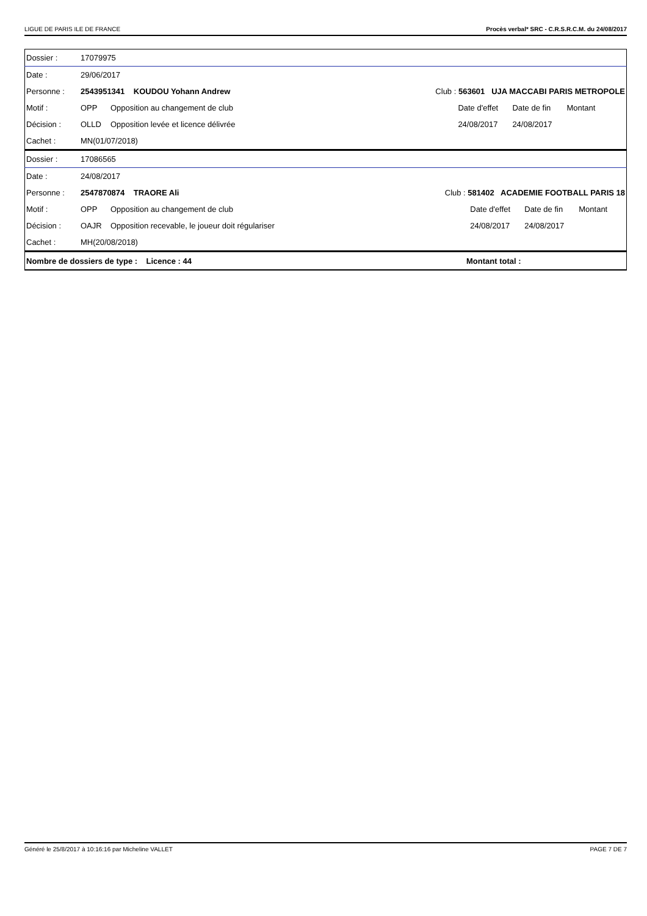LIGUE DE PARIS ILE DE FRANCE Procès verbal* SRC - C.R.S.R.C.M. du 24/08/2017
| Dossier : | 17079975 | | | | | |
| Date : | 29/06/2017 | | | | | |
| Personne : | 2543951341 KOUDOU Yohann Andrew | | Club : 563601 UJA MACCABI PARIS METROPOLE | | | |
| Motif : | OPP | Opposition au changement de club | | Date d'effet | Date de fin | Montant |
| Décision : | OLLD | Opposition levée et licence délivrée | | 24/08/2017 | 24/08/2017 | |
| Cachet : | MN(01/07/2018) | | | | | |
| Dossier : | 17086565 | | | | | |
| Date : | 24/08/2017 | | | | | |
| Personne : | 2547870874 TRAORE Ali | | Club : 581402 ACADEMIE FOOTBALL PARIS 18 | | | |
| Motif : | OPP | Opposition au changement de club | | Date d'effet | Date de fin | Montant |
| Décision : | OAJR | Opposition recevable, le joueur doit régulariser | | 24/08/2017 | 24/08/2017 | |
| Cachet : | MH(20/08/2018) | | | | | |
| Nombre de dossiers de type : Licence : 44 | Montant total : |
Généré le 25/8/2017 à 10:16:16 par Micheline VALLET PAGE 7 DE 7